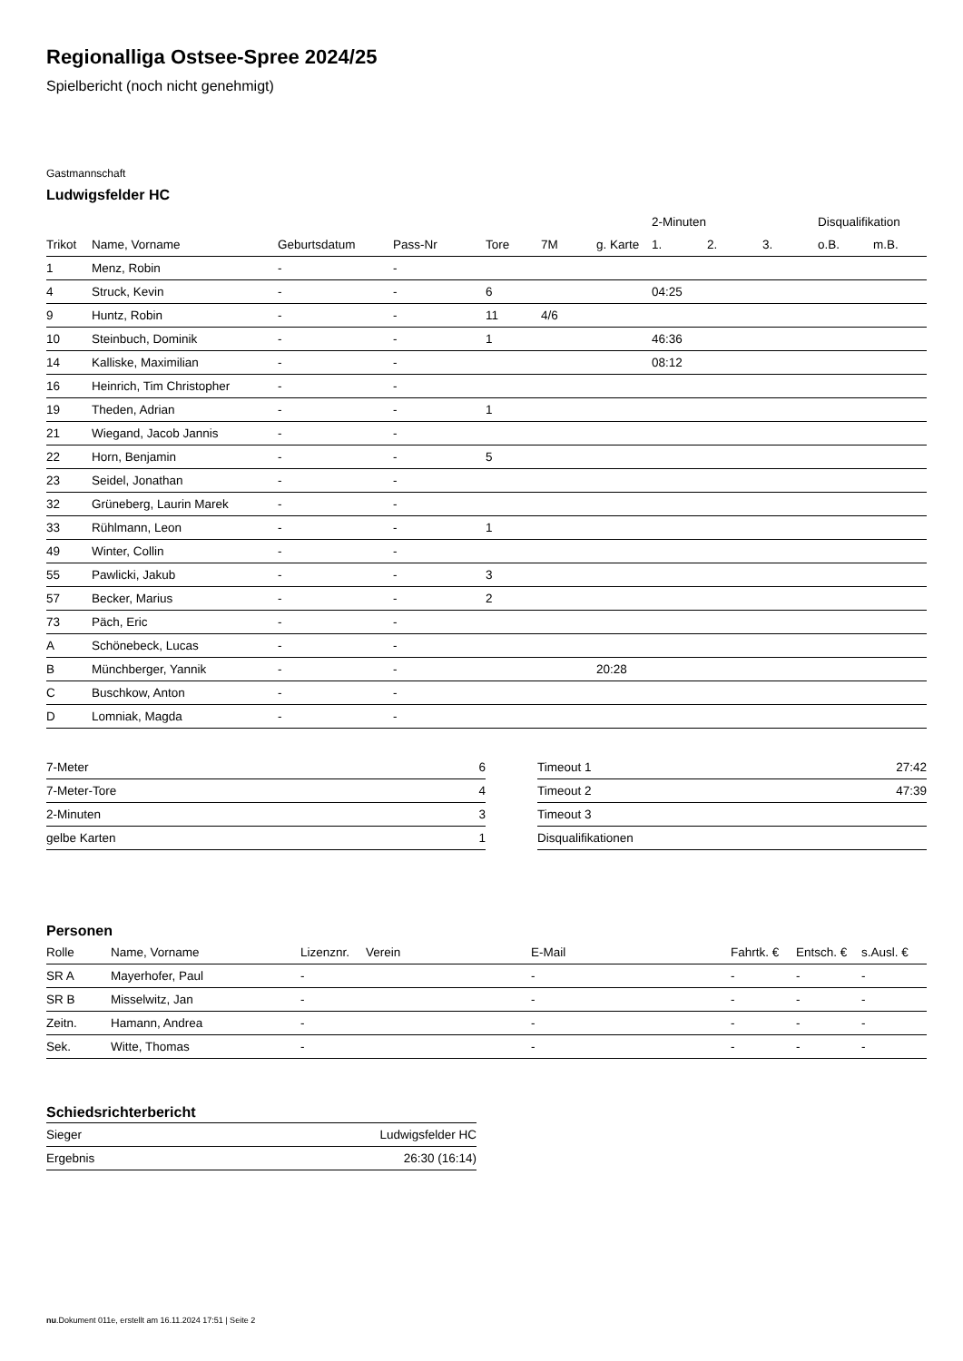Regionalliga Ostsee-Spree 2024/25
Spielbericht (noch nicht genehmigt)
Gastmannschaft
Ludwigsfelder HC
| | | | | | | | 2-Minuten | | | Disqualifikation | |
| --- | --- | --- | --- | --- | --- | --- | --- | --- | --- | --- | --- |
| Trikot | Name, Vorname | Geburtsdatum | Pass-Nr | Tore | 7M | g. Karte | 1. | 2. | 3. | o.B. | m.B. |
| 1 | Menz, Robin | - | - | | | | | | | | |
| 4 | Struck, Kevin | - | - | 6 | | | 04:25 | | | | |
| 9 | Huntz, Robin | - | - | 11 | 4/6 | | | | | | |
| 10 | Steinbuch, Dominik | - | - | 1 | | | 46:36 | | | | |
| 14 | Kalliske, Maximilian | - | - | | | | 08:12 | | | | |
| 16 | Heinrich, Tim Christopher | - | - | | | | | | | | |
| 19 | Theden, Adrian | - | - | 1 | | | | | | | |
| 21 | Wiegand, Jacob Jannis | - | - | | | | | | | | |
| 22 | Horn, Benjamin | - | - | 5 | | | | | | | |
| 23 | Seidel, Jonathan | - | - | | | | | | | | |
| 32 | Grüneberg, Laurin Marek | - | - | | | | | | | | |
| 33 | Rühlmann, Leon | - | - | 1 | | | | | | | |
| 49 | Winter, Collin | - | - | | | | | | | | |
| 55 | Pawlicki, Jakub | - | - | 3 | | | | | | | |
| 57 | Becker, Marius | - | - | 2 | | | | | | | |
| 73 | Päch, Eric | - | - | | | | | | | | |
| A | Schönebeck, Lucas | - | - | | | | | | | | |
| B | Münchberger, Yannik | - | - | | | 20:28 | | | | | |
| C | Buschkow, Anton | - | - | | | | | | | | |
| D | Lomniak, Magda | - | - | | | | | | | | |
| 7-Meter | 6 |
| 7-Meter-Tore | 4 |
| 2-Minuten | 3 |
| gelbe Karten | 1 |
| Timeout 1 | 27:42 |
| Timeout 2 | 47:39 |
| Timeout 3 | |
| Disqualifikationen | |
Personen
| Rolle | Name, Vorname | Lizenznr. | Verein | E-Mail | Fahrtk. € | Entsch. € | s.Ausl. € |
| --- | --- | --- | --- | --- | --- | --- | --- |
| SR A | Mayerhofer, Paul | - | | - | - | - | - |
| SR B | Misselwitz, Jan | - | | - | - | - | - |
| Zeitn. | Hamann, Andrea | - | | - | - | - | - |
| Sek. | Witte, Thomas | - | | - | - | - | - |
Schiedsrichterbericht
| Sieger | Ludwigsfelder HC |
| Ergebnis | 26:30 (16:14) |
nu.Dokument 011e, erstellt am 16.11.2024 17:51 | Seite 2